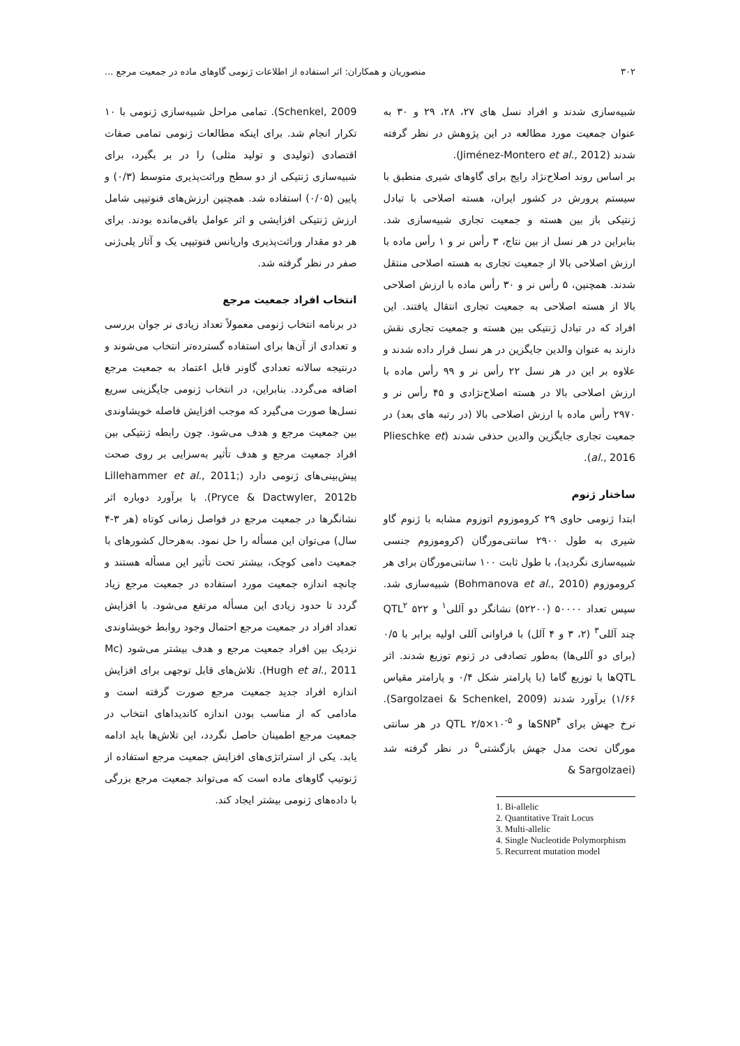۳۰۲ منصوریان و همکاران: اثر استفاده از اطلاعات ژنومی گاوهای ماده در جمعیت مرجع ...
شبیه‌سازی شدند و افراد نسل های ۲۷، ۲۸، ۲۹ و ۳۰ به عنوان جمعیت مورد مطالعه در این پژوهش در نظر گرفته شدند (Jiménez-Montero et al., 2012).
بر اساس روند اصلاح‌نژاد رایج برای گاوهای شیری منطبق با سیستم پرورش در کشور ایران، هسته اصلاحی با تبادل ژنتیکی باز بین هسته و جمعیت تجاری شبیه‌سازی شد. بنابراین در هر نسل از بین نتاج، ۳ رأس نر و ۱ رأس ماده با ارزش اصلاحی بالا از جمعیت تجاری به هسته اصلاحی منتقل شدند. همچنین، ۵ رأس نر و ۳۰ رأس ماده با ارزش اصلاحی بالا از هسته اصلاحی به جمعیت تجاری انتقال یافتند. این افراد که در تبادل ژنتیکی بین هسته و جمعیت تجاری نقش دارند به عنوان والدین جایگزین در هر نسل قرار داده شدند و علاوه بر این در هر نسل ۲۲ رأس نر و ۹۹ رأس ماده با ارزش اصلاحی بالا در هسته اصلاح‌نژادی و ۴۵ رأس نر و ۲۹۷۰ رأس ماده با ارزش اصلاحی بالا (در رتبه های بعد) در جمعیت تجاری جایگزین والدین حذفی شدند (Plieschke et al., 2016).
ساختار ژنوم
ابتدا ژنومی حاوی ۲۹ کروموزوم اتوزوم مشابه با ژنوم گاو شیری به طول ۲۹۰۰ سانتی‌مورگان (کروموزوم جنسی شبیه‌سازی نگردید)، با طول ثابت ۱۰۰ سانتی‌مورگان برای هر کروموزوم (Bohmanova et al., 2010) شبیه‌سازی شد. سپس تعداد ۵۰۰۰۰ (۵۲۲۰۰) نشانگر دو آللی<sup>۱</sup> و ۵۲۲ QTL<sup>۲</sup> چند آللی<sup>۳</sup> (۲، ۳ و ۴ آلل) با فراوانی آللی اولیه برابر با ۰/۵ (برای دو آللی‌ها) به‌طور تصادفی در ژنوم توزیع شدند. اثر QTLها با توزیع گاما (با پارامتر شکل ۰/۴ و پارامتر مقیاس ۱/۶۶) برآورد شدند (Sargolzaei & Schenkel, 2009). نرخ جهش برای SNP<sup>۴</sup>ها و QTL ۲/۵×۱۰<sup>-۵</sup> در هر سانتی مورگان تحت مدل جهش بازگشتی<sup>۵</sup> در نظر گرفته شد (Sargolzaei &
1. Bi-allelic
2. Quantitative Trait Locus
3. Multi-allelic
4. Single Nucleotide Polymorphism
5. Recurrent mutation model
Schenkel, 2009). تمامی مراحل شبیه‌سازی ژنومی با ۱۰ تکرار انجام شد. برای اینکه مطالعات ژنومی تمامی صفات اقتصادی (تولیدی و تولید مثلی) را در بر بگیرد، برای شبیه‌سازی ژنتیکی از دو سطح وراثت‌پذیری متوسط (۰/۳) و پایین (۰/۰۵) استفاده شد. همچنین ارزش‌های فنوتیپی شامل ارزش ژنتیکی افزایشی و اثر عوامل باقی‌مانده بودند. برای هر دو مقدار وراثت‌پذیری واریانس فنوتیپی یک و آثار پلی‌ژنی صفر در نظر گرفته شد.
انتخاب افراد جمعیت مرجع
در برنامه انتخاب ژنومی معمولاً تعداد زیادی نر جوان بررسی و تعدادی از آن‌ها برای استفاده گسترده‌تر انتخاب می‌شوند و درنتیجه سالانه تعدادی گاونر قابل اعتماد به جمعیت مرجع اضافه می‌گردد. بنابراین، در انتخاب ژنومی جایگزینی سریع نسل‌ها صورت می‌گیرد که موجب افزایش فاصله خویشاوندی بین جمعیت مرجع و هدف می‌شود. چون رابطه ژنتیکی بین افراد جمعیت مرجع و هدف تأثیر به‌سزایی بر روی صحت پیش‌بینی‌های ژنومی دارد (Lillehammer et al., 2011; Pryce & Dactwyler, 2012b). با برآورد دوباره اثر نشانگرها در جمعیت مرجع در فواصل زمانی کوتاه (هر ۳-۴ سال) می‌توان این مسأله را حل نمود. به‌هرحال کشورهای با جمعیت دامی کوچک، بیشتر تحت تأثیر این مسأله هستند و چانچه اندازه جمعیت مورد استفاده در جمعیت مرجع زیاد گردد تا حدود زیادی این مسأله مرتفع می‌شود. با افزایش تعداد افراد در جمعیت مرجع احتمال وجود روابط خویشاوندی نزدیک بین افراد جمعیت مرجع و هدف بیشتر می‌شود (Mc Hugh et al., 2011). تلاش‌های قابل توجهی برای افزایش اندازه افراد جدید جمعیت مرجع صورت گرفته است و مادامی که از مناسب بودن اندازه کاندیداهای انتخاب در جمعیت مرجع اطمینان حاصل نگردد، این تلاش‌ها باید ادامه یابد. یکی از استراتژی‌های افزایش جمعیت مرجع استفاده از ژنوتیپ گاوهای ماده است که می‌تواند جمعیت مرجع بزرگی با داده‌های ژنومی بیشتر ایجاد کند.